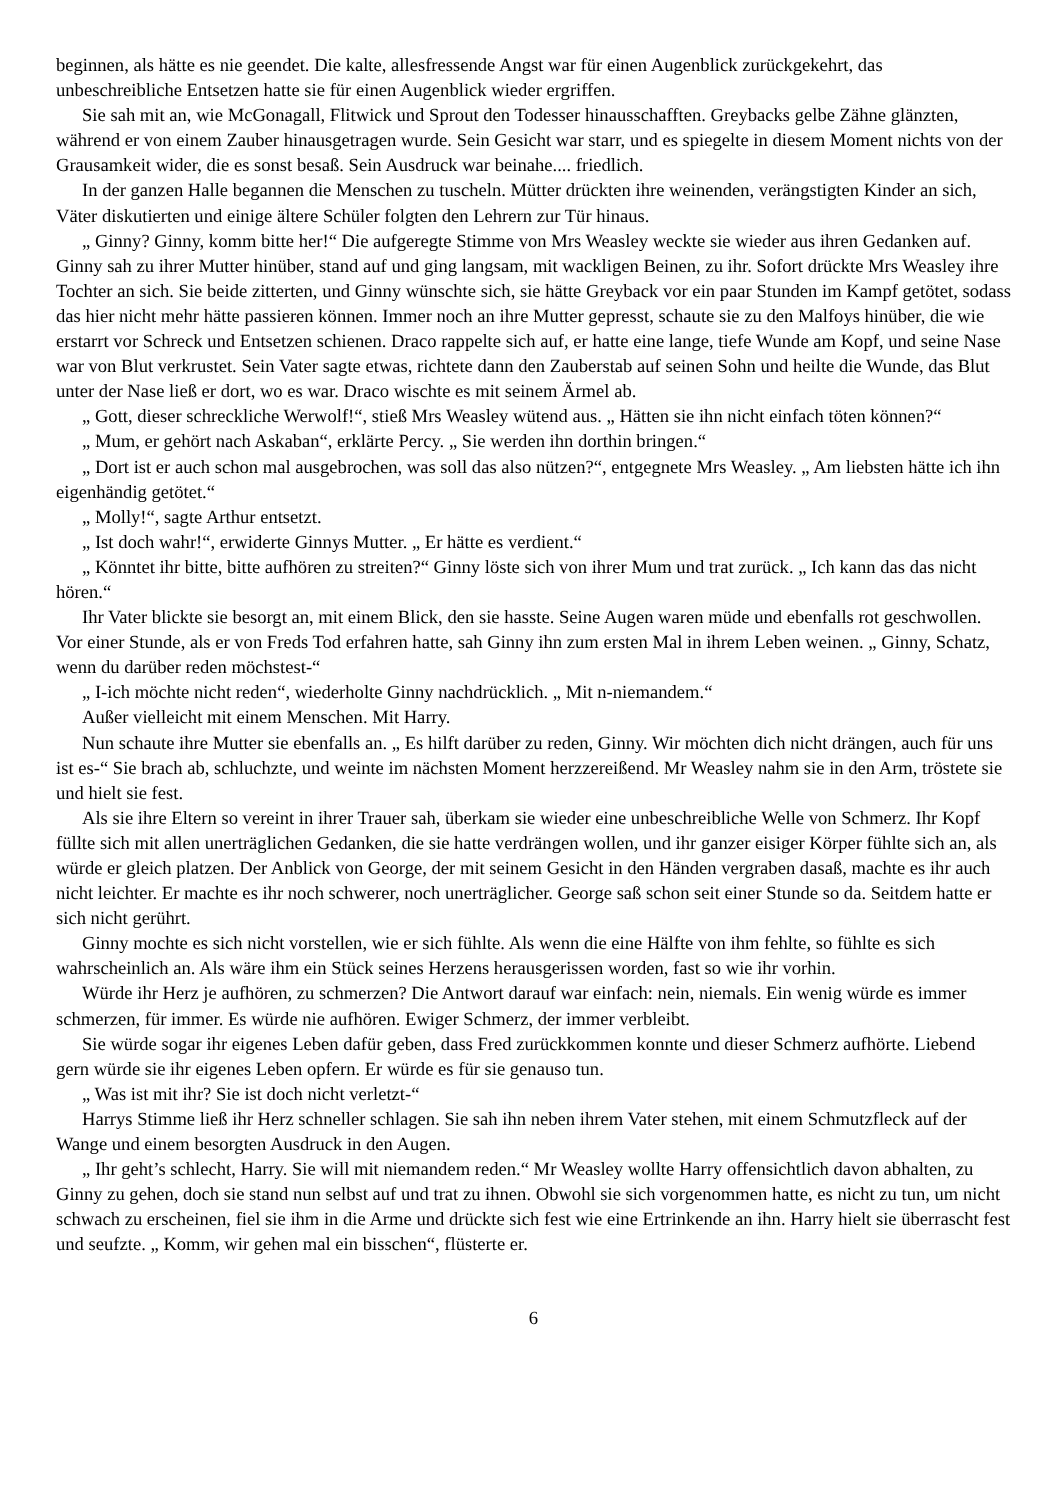beginnen, als hätte es nie geendet. Die kalte, allesfressende Angst war für einen Augenblick zurückgekehrt, das unbeschreibliche Entsetzen hatte sie für einen Augenblick wieder ergriffen.
Sie sah mit an, wie McGonagall, Flitwick und Sprout den Todesser hinausschafften. Greybacks gelbe Zähne glänzten, während er von einem Zauber hinausgetragen wurde. Sein Gesicht war starr, und es spiegelte in diesem Moment nichts von der Grausamkeit wider, die es sonst besaß. Sein Ausdruck war beinahe.... friedlich.
In der ganzen Halle begannen die Menschen zu tuscheln. Mütter drückten ihre weinenden, verängstigten Kinder an sich, Väter diskutierten und einige ältere Schüler folgten den Lehrern zur Tür hinaus.
„ Ginny? Ginny, komm bitte her!“ Die aufgeregte Stimme von Mrs Weasley weckte sie wieder aus ihren Gedanken auf. Ginny sah zu ihrer Mutter hinüber, stand auf und ging langsam, mit wackligen Beinen, zu ihr. Sofort drückte Mrs Weasley ihre Tochter an sich. Sie beide zitterten, und Ginny wünschte sich, sie hätte Greyback vor ein paar Stunden im Kampf getötet, sodass das hier nicht mehr hätte passieren können. Immer noch an ihre Mutter gepresst, schaute sie zu den Malfoys hinüber, die wie erstarrt vor Schreck und Entsetzen schienen. Draco rappelte sich auf, er hatte eine lange, tiefe Wunde am Kopf, und seine Nase war von Blut verkrustet. Sein Vater sagte etwas, richtete dann den Zauberstab auf seinen Sohn und heilte die Wunde, das Blut unter der Nase ließ er dort, wo es war. Draco wischte es mit seinem Ärmel ab.
„ Gott, dieser schreckliche Werwolf!“, stieß Mrs Weasley wütend aus. „ Hätten sie ihn nicht einfach töten können?“
„ Mum, er gehört nach Askaban“, erklärte Percy. „ Sie werden ihn dorthin bringen.“
„ Dort ist er auch schon mal ausgebrochen, was soll das also nützen?“, entgegnete Mrs Weasley. „ Am liebsten hätte ich ihn eigenhändig getötet.“
„ Molly!“, sagte Arthur entsetzt.
„ Ist doch wahr!“, erwiderte Ginnys Mutter. „ Er hätte es verdient.“
„ Könntet ihr bitte, bitte aufhören zu streiten?“ Ginny löste sich von ihrer Mum und trat zurück. „ Ich kann das das nicht hören.“
Ihr Vater blickte sie besorgt an, mit einem Blick, den sie hasste. Seine Augen waren müde und ebenfalls rot geschwollen. Vor einer Stunde, als er von Freds Tod erfahren hatte, sah Ginny ihn zum ersten Mal in ihrem Leben weinen. „ Ginny, Schatz, wenn du darüber reden möchstest-“
„ I-ich möchte nicht reden“, wiederholte Ginny nachdrücklich. „ Mit n-niemandem.“
Außer vielleicht mit einem Menschen. Mit Harry.
Nun schaute ihre Mutter sie ebenfalls an. „ Es hilft darüber zu reden, Ginny. Wir möchten dich nicht drängen, auch für uns ist es-“ Sie brach ab, schluchzte, und weinte im nächsten Moment herzzereißend. Mr Weasley nahm sie in den Arm, tröstete sie und hielt sie fest.
Als sie ihre Eltern so vereint in ihrer Trauer sah, überkam sie wieder eine unbeschreibliche Welle von Schmerz. Ihr Kopf füllte sich mit allen unerträglichen Gedanken, die sie hatte verdrängen wollen, und ihr ganzer eisiger Körper fühlte sich an, als würde er gleich platzen. Der Anblick von George, der mit seinem Gesicht in den Händen vergraben dasaß, machte es ihr auch nicht leichter. Er machte es ihr noch schwerer, noch unerträglicher. George saß schon seit einer Stunde so da. Seitdem hatte er sich nicht gerührt.
Ginny mochte es sich nicht vorstellen, wie er sich fühlte. Als wenn die eine Hälfte von ihm fehlte, so fühlte es sich wahrscheinlich an. Als wäre ihm ein Stück seines Herzens herausgerissen worden, fast so wie ihr vorhin.
Würde ihr Herz je aufhören, zu schmerzen? Die Antwort darauf war einfach: nein, niemals. Ein wenig würde es immer schmerzen, für immer. Es würde nie aufhören. Ewiger Schmerz, der immer verbleibt.
Sie würde sogar ihr eigenes Leben dafür geben, dass Fred zurückkommen konnte und dieser Schmerz aufhörte. Liebend gern würde sie ihr eigenes Leben opfern. Er würde es für sie genauso tun.
„ Was ist mit ihr? Sie ist doch nicht verletzt-“
Harrys Stimme ließ ihr Herz schneller schlagen. Sie sah ihn neben ihrem Vater stehen, mit einem Schmutzfleck auf der Wange und einem besorgten Ausdruck in den Augen.
„ Ihr geht’s schlecht, Harry. Sie will mit niemandem reden.“ Mr Weasley wollte Harry offensichtlich davon abhalten, zu Ginny zu gehen, doch sie stand nun selbst auf und trat zu ihnen. Obwohl sie sich vorgenommen hatte, es nicht zu tun, um nicht schwach zu erscheinen, fiel sie ihm in die Arme und drückte sich fest wie eine Ertrinkende an ihn. Harry hielt sie überrascht fest und seufzte. „ Komm, wir gehen mal ein bisschen“, flüsterte er.
6